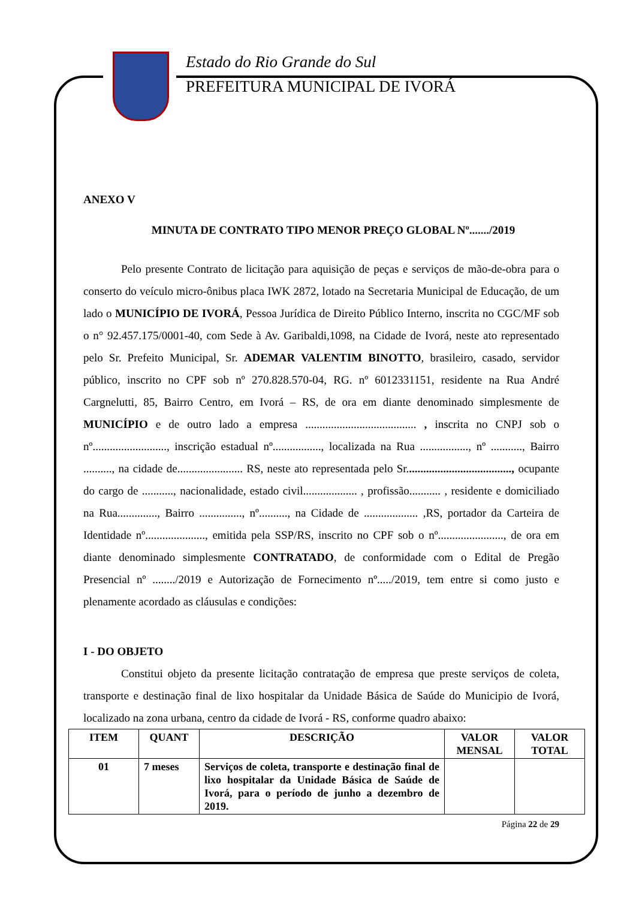Estado do Rio Grande do Sul
PREFEITURA MUNICIPAL DE IVORÁ
ANEXO V
MINUTA DE CONTRATO TIPO MENOR PREÇO GLOBAL Nº......./2019
Pelo presente Contrato de licitação para aquisição de peças e serviços de mão-de-obra para o conserto do veículo micro-ônibus placa IWK 2872, lotado na Secretaria Municipal de Educação, de um lado o MUNICÍPIO DE IVORÁ, Pessoa Jurídica de Direito Público Interno, inscrita no CGC/MF sob o n° 92.457.175/0001-40, com Sede à Av. Garibaldi,1098, na Cidade de Ivorá, neste ato representado pelo Sr. Prefeito Municipal, Sr. ADEMAR VALENTIM BINOTTO, brasileiro, casado, servidor público, inscrito no CPF sob nº 270.828.570-04, RG. nº 6012331151, residente na Rua André Cargnelutti, 85, Bairro Centro, em Ivorá – RS, de ora em diante denominado simplesmente de MUNICÍPIO e de outro lado a empresa ....................................... , inscrita no CNPJ sob o nº.........................., inscrição estadual nº................., localizada na Rua ................., nº ..........., Bairro .........., na cidade de....................... RS, neste ato representada pelo Sr....................................., ocupante do cargo de ..........., nacionalidade, estado civil................... , profissão........... , residente e domiciliado na Rua.............., Bairro ..............., nº.........., na Cidade de ................... ,RS, portador da Carteira de Identidade nº....................., emitida pela SSP/RS, inscrito no CPF sob o nº......................., de ora em diante denominado simplesmente CONTRATADO, de conformidade com o Edital de Pregão Presencial nº ......../2019 e Autorização de Fornecimento nº...../2019, tem entre si como justo e plenamente acordado as cláusulas e condições:
I - DO OBJETO
Constitui objeto da presente licitação contratação de empresa que preste serviços de coleta, transporte e destinação final de lixo hospitalar da Unidade Básica de Saúde do Municipio de Ivorá, localizado na zona urbana, centro da cidade de Ivorá - RS, conforme quadro abaixo:
| ITEM | QUANT | DESCRIÇÃO | VALOR MENSAL | VALOR TOTAL |
| --- | --- | --- | --- | --- |
| 01 | 7 meses | Serviços de coleta, transporte e destinação final de lixo hospitalar da Unidade Básica de Saúde de Ivorá, para o período de junho a dezembro de 2019. | | |
Página 22 de 29